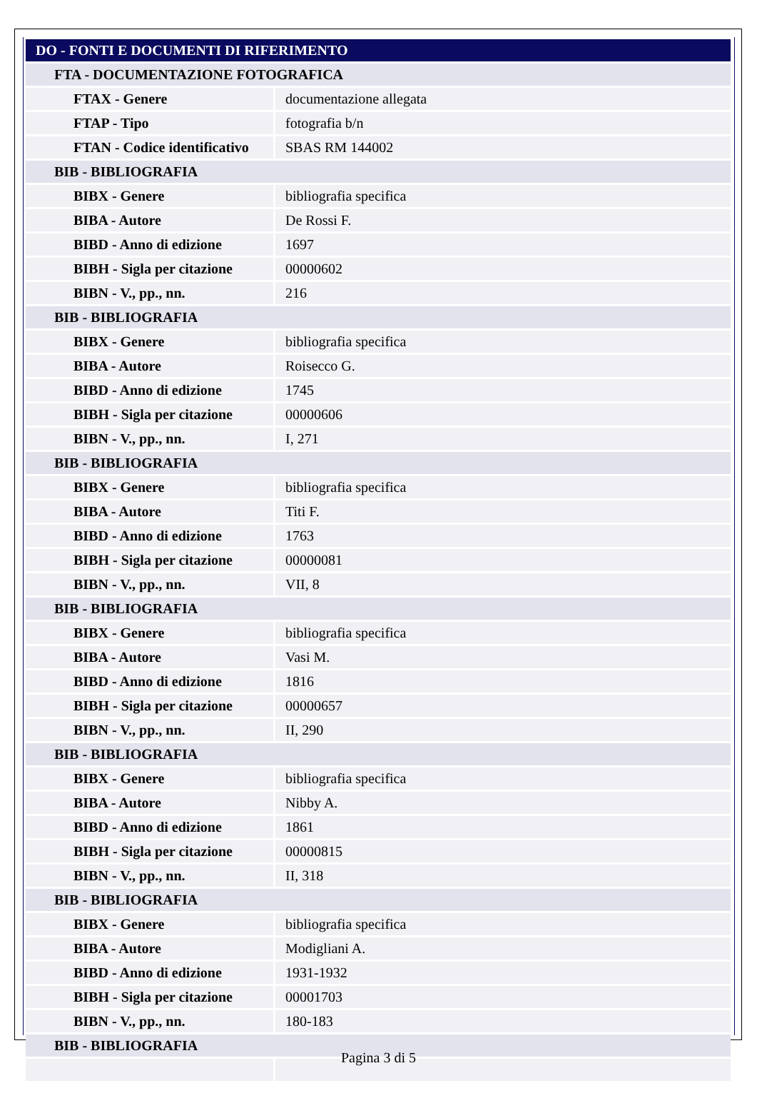| DO - FONTI E DOCUMENTI DI RIFERIMENTO | |
| FTA - DOCUMENTAZIONE FOTOGRAFICA | |
| FTAX - Genere | documentazione allegata |
| FTAP - Tipo | fotografia b/n |
| FTAN - Codice identificativo | SBAS RM 144002 |
| BIB - BIBLIOGRAFIA | |
| BIBX - Genere | bibliografia specifica |
| BIBA - Autore | De Rossi F. |
| BIBD - Anno di edizione | 1697 |
| BIBH - Sigla per citazione | 00000602 |
| BIBN - V., pp., nn. | 216 |
| BIB - BIBLIOGRAFIA | |
| BIBX - Genere | bibliografia specifica |
| BIBA - Autore | Roisecco G. |
| BIBD - Anno di edizione | 1745 |
| BIBH - Sigla per citazione | 00000606 |
| BIBN - V., pp., nn. | I, 271 |
| BIB - BIBLIOGRAFIA | |
| BIBX - Genere | bibliografia specifica |
| BIBA - Autore | Titi F. |
| BIBD - Anno di edizione | 1763 |
| BIBH - Sigla per citazione | 00000081 |
| BIBN - V., pp., nn. | VII, 8 |
| BIB - BIBLIOGRAFIA | |
| BIBX - Genere | bibliografia specifica |
| BIBA - Autore | Vasi M. |
| BIBD - Anno di edizione | 1816 |
| BIBH - Sigla per citazione | 00000657 |
| BIBN - V., pp., nn. | II, 290 |
| BIB - BIBLIOGRAFIA | |
| BIBX - Genere | bibliografia specifica |
| BIBA - Autore | Nibby A. |
| BIBD - Anno di edizione | 1861 |
| BIBH - Sigla per citazione | 00000815 |
| BIBN - V., pp., nn. | II, 318 |
| BIB - BIBLIOGRAFIA | |
| BIBX - Genere | bibliografia specifica |
| BIBA - Autore | Modigliani A. |
| BIBD - Anno di edizione | 1931-1932 |
| BIBH - Sigla per citazione | 00001703 |
| BIBN - V., pp., nn. | 180-183 |
| BIB - BIBLIOGRAFIA | |
Pagina 3 di 5